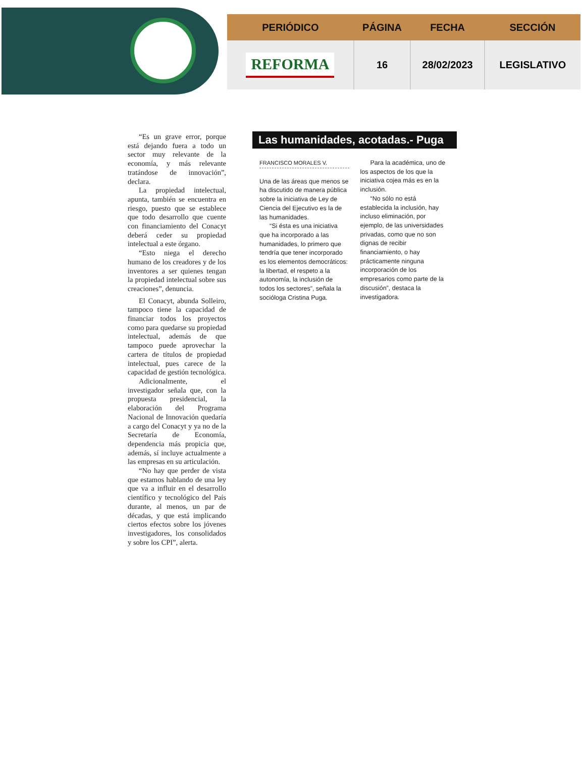| PERIÓDICO | PÁGINA | FECHA | SECCIÓN |
| --- | --- | --- | --- |
| REFORMA | 16 | 28/02/2023 | LEGISLATIVO |
“Es un grave error, porque está dejando fuera a todo un sector muy relevante de la economía, y más relevante tratándose de innovación”, declara.
La propiedad intelectual, apunta, también se encuentra en riesgo, puesto que se establece que todo desarrollo que cuente con financiamiento del Conacyt deberá ceder su propiedad intelectual a este órgano.
“Esto niega el derecho humano de los creadores y de los inventores a ser quienes tengan la propiedad intelectual sobre sus creaciones”, denuncia.
El Conacyt, abunda Solleiro, tampoco tiene la capacidad de financiar todos los proyectos como para quedarse su propiedad intelectual, además de que tampoco puede aprovechar la cartera de títulos de propiedad intelectual, pues carece de la capacidad de gestión tecnológica.
Adicionalmente, el investigador señala que, con la propuesta presidencial, la elaboración del Programa Nacional de Innovación quedaría a cargo del Conacyt y ya no de la Secretaría de Economía, dependencia más propicia que, además, sí incluye actualmente a las empresas en su articulación.
“No hay que perder de vista que estamos hablando de una ley que va a influir en el desarrollo científico y tecnológico del País durante, al menos, un par de décadas, y que está implicando ciertos efectos sobre los jóvenes investigadores, los consolidados y sobre los CPI”, alerta.
Las humanidades, acotadas.- Puga
FRANCISCO MORALES V.
Una de las áreas que menos se ha discutido de manera pública sobre la iniciativa de Ley de Ciencia del Ejecutivo es la de las humanidades.
“Si ésta es una iniciativa que ha incorporado a las humanidades, lo primero que tendría que tener incorporado es los elementos democráticos: la libertad, el respeto a la autonomía, la inclusión de todos los sectores”, señala la socióloga Cristina Puga.
Para la académica, uno de los aspectos de los que la iniciativa cojea más es en la inclusión.
“No sólo no está establecida la inclusión, hay incluso eliminación, por ejemplo, de las universidades privadas, como que no son dignas de recibir financiamiento, o hay prácticamente ninguna incorporación de los empresarios como parte de la discusión”, destaca la investigadora.